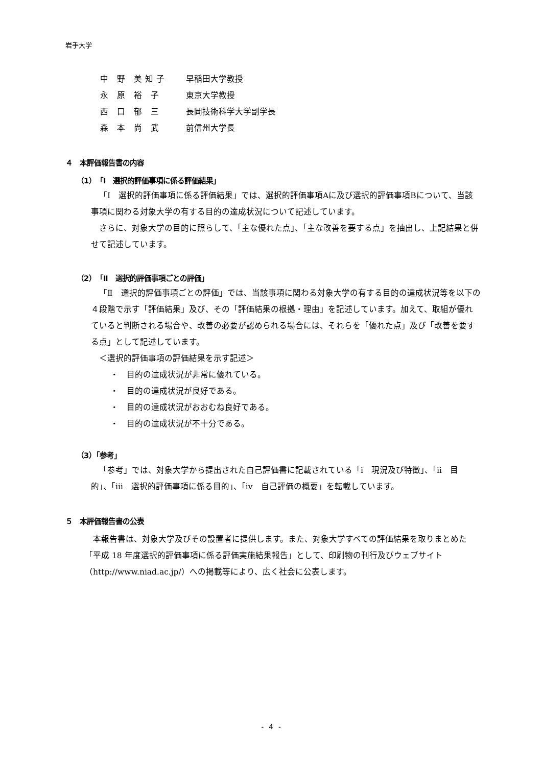岩手大学
中 野 美知子 早稲田大学教授
永 原 裕 子 東京大学教授
西 口 郁 三 長岡技術科学大学副学長
森 本 尚 武 前信州大学長
４　本評価報告書の内容
（1）「Ⅰ　選択的評価事項に係る評価結果」
「Ⅰ　選択的評価事項に係る評価結果」では、選択的評価事項Aに及び選択的評価事項Bについて、当該事項に関わる対象大学の有する目的の達成状況について記述しています。
さらに、対象大学の目的に照らして、「主な優れた点」、「主な改善を要する点」を抽出し、上記結果と併せて記述しています。
（2）「Ⅱ　選択的評価事項ごとの評価」
「Ⅱ　選択的評価事項ごとの評価」では、当該事項に関わる対象大学の有する目的の達成状況等を以下の４段階で示す「評価結果」及び、その「評価結果の根拠・理由」を記述しています。加えて、取組が優れていると判断される場合や、改善の必要が認められる場合には、それらを「優れた点」及び「改善を要する点」として記述しています。
＜選択的評価事項の評価結果を示す記述＞
・　目的の達成状況が非常に優れている。
・　目的の達成状況が良好である。
・　目的の達成状況がおおむね良好である。
・　目的の達成状況が不十分である。
（3）「参考」
「参考」では、対象大学から提出された自己評価書に記載されている「ⅰ　現況及び特徴」、「ⅱ　目的」、「ⅲ　選択的評価事項に係る目的」、「ⅳ　自己評価の概要」を転載しています。
５　本評価報告書の公表
本報告書は、対象大学及びその設置者に提供します。また、対象大学すべての評価結果を取りまとめた「平成 18 年度選択的評価事項に係る評価実施結果報告」として、印刷物の刊行及びウェブサイト（http://www.niad.ac.jp/）への掲載等により、広く社会に公表します。
- 4 -